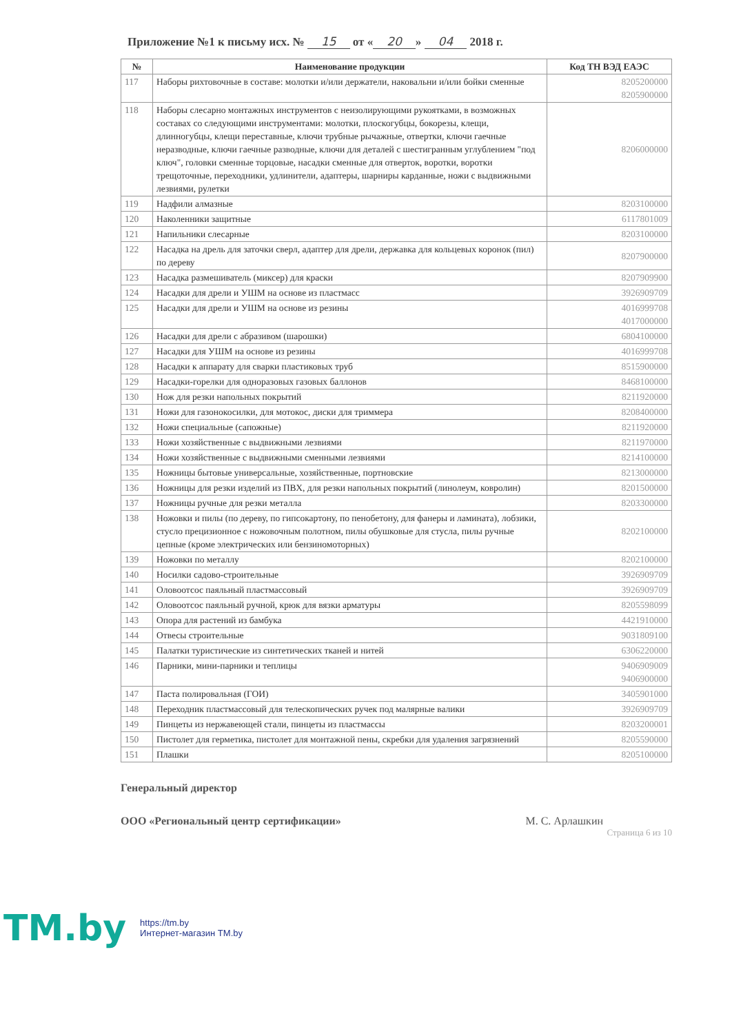Приложение №1 к письму исх. № 15 от « 20 » 04 2018 г.
| № | Наименование продукции | Код ТН ВЭД ЕАЭС |
| --- | --- | --- |
| 117 | Наборы рихтовочные в составе: молотки и/или держатели, наковальни и/или бойки сменные | 8205200000 8205900000 |
| 118 | Наборы слесарно монтажных инструментов с неизолирующими рукоятками, в возможных составах со следующими инструментами: молотки, плоскогубцы, бокорезы, клещи, длинногубцы, клещи переставные, ключи трубные рычажные, отвертки, ключи гаечные неразводные, ключи гаечные разводные, ключи для деталей с шестигранным углублением "под ключ", головки сменные торцовые, насадки сменные для отверток, воротки, воротки трещоточные, переходники, удлинители, адаптеры, шарниры карданные, ножи с выдвижными лезвиями, рулетки | 8206000000 |
| 119 | Надфили алмазные | 8203100000 |
| 120 | Наколенники защитные | 6117801009 |
| 121 | Напильники слесарные | 8203100000 |
| 122 | Насадка на дрель для заточки сверл, адаптер для дрели, державка для кольцевых коронок (пил) по дереву | 8207900000 |
| 123 | Насадка размешиватель (миксер) для краски | 8207909900 |
| 124 | Насадки для дрели и УШМ на основе из пластмасс | 3926909709 |
| 125 | Насадки для дрели и УШМ на основе из резины | 4016999708 4017000000 |
| 126 | Насадки для дрели с абразивом (шарошки) | 6804100000 |
| 127 | Насадки для УШМ на основе из резины | 4016999708 |
| 128 | Насадки к аппарату для сварки пластиковых труб | 8515900000 |
| 129 | Насадки-горелки для одноразовых газовых баллонов | 8468100000 |
| 130 | Нож для резки напольных покрытий | 8211920000 |
| 131 | Ножи для газонокосилки, для мотокос, диски для триммера | 8208400000 |
| 132 | Ножи специальные (сапожные) | 8211920000 |
| 133 | Ножи хозяйственные с выдвижными лезвиями | 8211970000 |
| 134 | Ножи хозяйственные с выдвижными сменными лезвиями | 8214100000 |
| 135 | Ножницы бытовые универсальные, хозяйственные, портновские | 8213000000 |
| 136 | Ножницы для резки изделий из ПВХ, для резки напольных покрытий (линолеум, ковролин) | 8201500000 |
| 137 | Ножницы ручные для резки металла | 8203300000 |
| 138 | Ножовки и пилы (по дереву, по гипсокартону, по пенобетону, для фанеры и ламината), лобзики, стусло прецизионное с ножовочным полотном, пилы обушковые для стусла, пилы ручные цепные (кроме электрических или бензиномоторных) | 8202100000 |
| 139 | Ножовки по металлу | 8202100000 |
| 140 | Носилки садово-строительные | 3926909709 |
| 141 | Оловоотсос паяльный пластмассовый | 3926909709 |
| 142 | Оловоотсос паяльный ручной, крюк для вязки арматуры | 8205598099 |
| 143 | Опора для растений из бамбука | 4421910000 |
| 144 | Отвесы строительные | 9031809100 |
| 145 | Палатки туристические из синтетических тканей и нитей | 6306220000 |
| 146 | Парники, мини-парники и теплицы | 9406909009 9406900000 |
| 147 | Паста полировальная (ГОИ) | 3405901000 |
| 148 | Переходник пластмассовый для телескопических ручек под малярные валики | 3926909709 |
| 149 | Пинцеты из нержавеющей стали, пинцеты из пластмассы | 8203200001 |
| 150 | Пистолет для герметика, пистолет для монтажной пены, скребки для удаления загрязнений | 8205590000 |
| 151 | Плашки | 8205100000 |
Генеральный директор
ООО «Региональный центр сертификации» М. С. Арлашкин
Страница 6 из 10
TM.by https://tm.by
Интернет-магазин TM.by